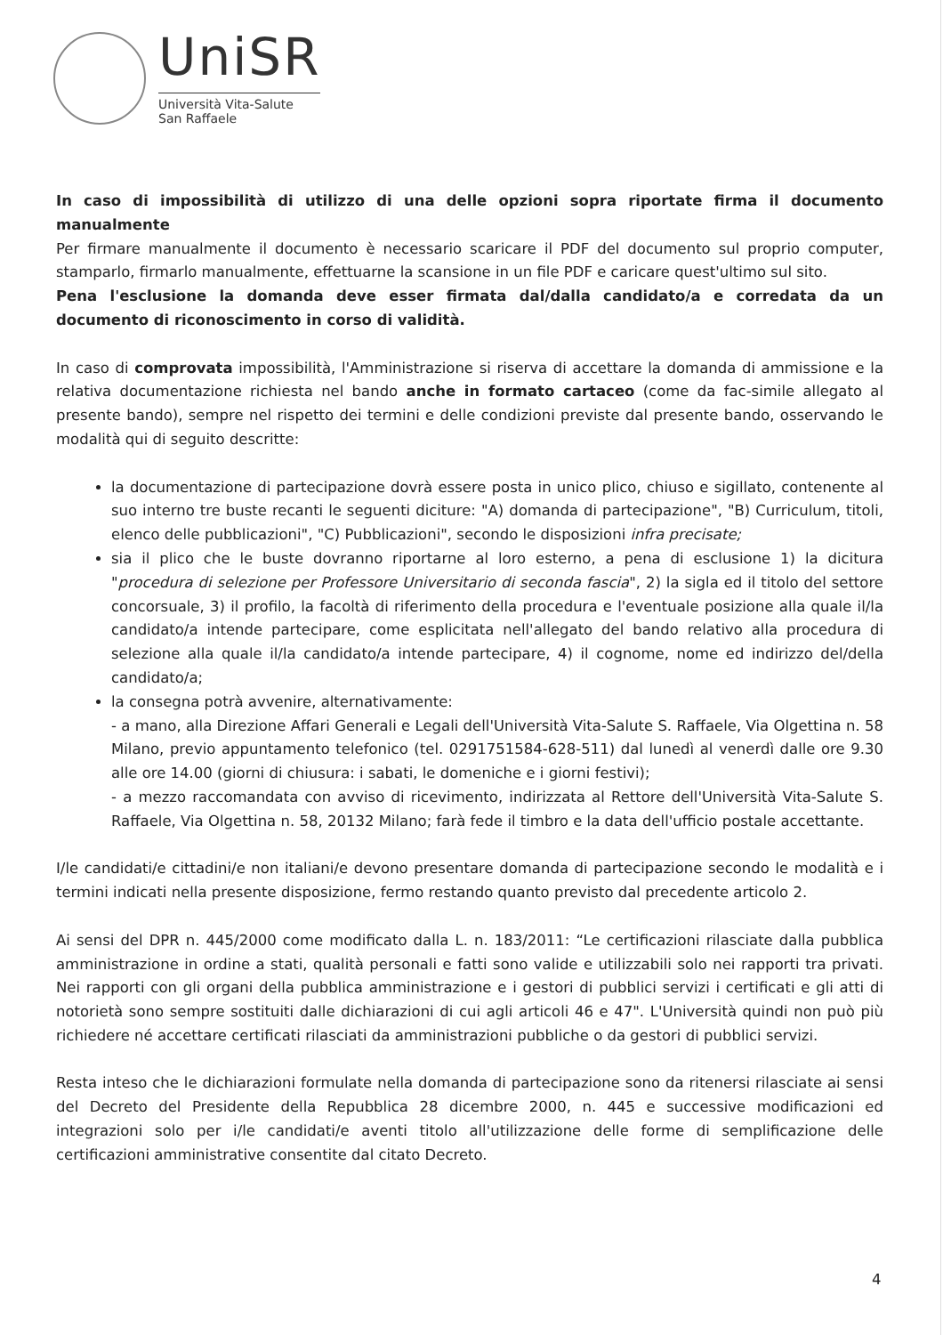UniSR
Università Vita-Salute
San Raffaele
In caso di impossibilità di utilizzo di una delle opzioni sopra riportate firma il documento manualmente
Per firmare manualmente il documento è necessario scaricare il PDF del documento sul proprio computer, stamparlo, firmarlo manualmente, effettuarne la scansione in un file PDF e caricare quest'ultimo sul sito.
Pena l'esclusione la domanda deve esser firmata dal/dalla candidato/a e corredata da un documento di riconoscimento in corso di validità.
In caso di comprovata impossibilità, l'Amministrazione si riserva di accettare la domanda di ammissione e la relativa documentazione richiesta nel bando anche in formato cartaceo (come da fac-simile allegato al presente bando), sempre nel rispetto dei termini e delle condizioni previste dal presente bando, osservando le modalità qui di seguito descritte:
la documentazione di partecipazione dovrà essere posta in unico plico, chiuso e sigillato, contenente al suo interno tre buste recanti le seguenti diciture: "A) domanda di partecipazione", "B) Curriculum, titoli, elenco delle pubblicazioni", "C) Pubblicazioni", secondo le disposizioni infra precisate;
sia il plico che le buste dovranno riportarne al loro esterno, a pena di esclusione 1) la dicitura "procedura di selezione per Professore Universitario di seconda fascia", 2) la sigla ed il titolo del settore concorsuale, 3) il profilo, la facoltà di riferimento della procedura e l'eventuale posizione alla quale il/la candidato/a intende partecipare, come esplicitata nell'allegato del bando relativo alla procedura di selezione alla quale il/la candidato/a intende partecipare, 4) il cognome, nome ed indirizzo del/della candidato/a;
la consegna potrà avvenire, alternativamente:
- a mano, alla Direzione Affari Generali e Legali dell'Università Vita-Salute S. Raffaele, Via Olgettina n. 58 Milano, previo appuntamento telefonico (tel. 0291751584-628-511) dal lunedì al venerdì dalle ore 9.30 alle ore 14.00 (giorni di chiusura: i sabati, le domeniche e i giorni festivi);
- a mezzo raccomandata con avviso di ricevimento, indirizzata al Rettore dell'Università Vita-Salute S. Raffaele, Via Olgettina n. 58, 20132 Milano; farà fede il timbro e la data dell'ufficio postale accettante.
I/le candidati/e cittadini/e non italiani/e devono presentare domanda di partecipazione secondo le modalità e i termini indicati nella presente disposizione, fermo restando quanto previsto dal precedente articolo 2.
Ai sensi del DPR n. 445/2000 come modificato dalla L. n. 183/2011: “Le certificazioni rilasciate dalla pubblica amministrazione in ordine a stati, qualità personali e fatti sono valide e utilizzabili solo nei rapporti tra privati. Nei rapporti con gli organi della pubblica amministrazione e i gestori di pubblici servizi i certificati e gli atti di notorietà sono sempre sostituiti dalle dichiarazioni di cui agli articoli 46 e 47". L'Università quindi non può più richiedere né accettare certificati rilasciati da amministrazioni pubbliche o da gestori di pubblici servizi.
Resta inteso che le dichiarazioni formulate nella domanda di partecipazione sono da ritenersi rilasciate ai sensi del Decreto del Presidente della Repubblica 28 dicembre 2000, n. 445 e successive modificazioni ed integrazioni solo per i/le candidati/e aventi titolo all'utilizzazione delle forme di semplificazione delle certificazioni amministrative consentite dal citato Decreto.
4